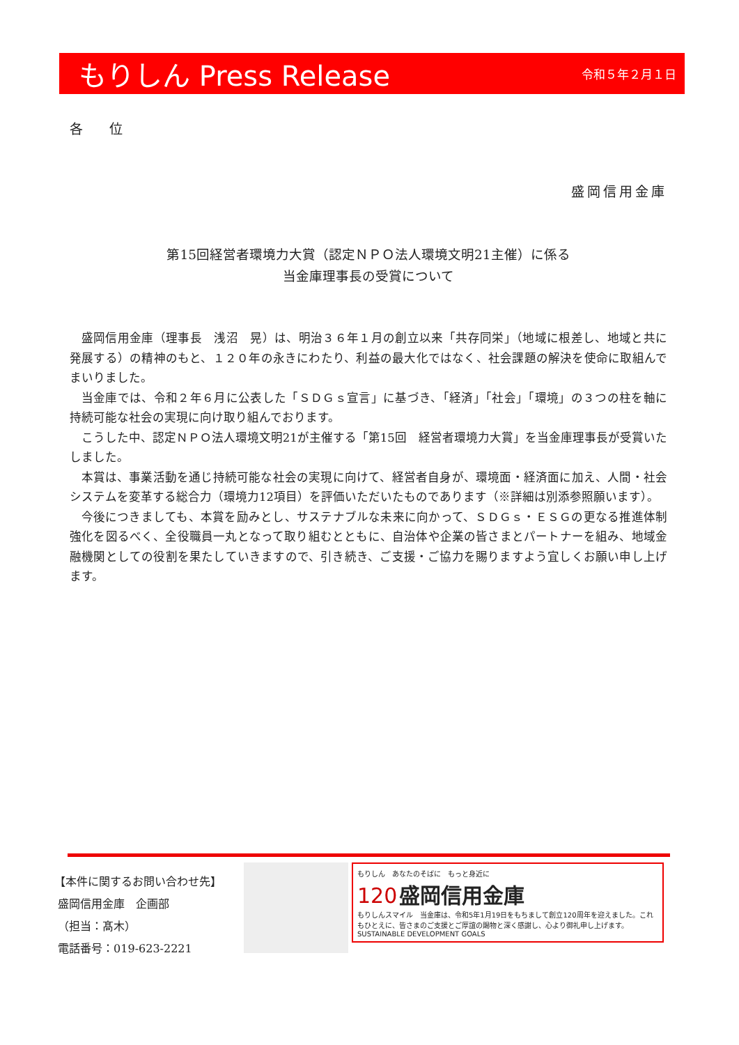もりしん Press Release 令和５年２月１日
各　　位
盛岡信用金庫
第15回経営者環境力大賞（認定ＮＰＯ法人環境文明21主催）に係る
当金庫理事長の受賞について
盛岡信用金庫（理事長　浅沼　晃）は、明治３６年１月の創立以来「共存同栄」（地域に根差し、地域と共に発展する）の精神のもと、１２０年の永きにわたり、利益の最大化ではなく、社会課題の解決を使命に取組んでまいりました。
当金庫では、令和２年６月に公表した「ＳＤＧｓ宣言」に基づき、「経済」「社会」「環境」の３つの柱を軸に持続可能な社会の実現に向け取り組んでおります。
こうした中、認定ＮＰＯ法人環境文明21が主催する「第15回　経営者環境力大賞」を当金庫理事長が受賞いたしました。
本賞は、事業活動を通じ持続可能な社会の実現に向けて、経営者自身が、環境面・経済面に加え、人間・社会システムを変革する総合力（環境力12項目）を評価いただいたものであります（※詳細は別添参照願います）。
今後につきましても、本賞を励みとし、サステナブルな未来に向かって、ＳＤＧｓ・ＥＳＧの更なる推進体制強化を図るべく、全役職員一丸となって取り組むとともに、自治体や企業の皆さまとパートナーを組み、地域金融機関としての役割を果たしていきますので、引き続き、ご支援・ご協力を賜りますよう宜しくお願い申し上げます。
【本件に関するお問い合わせ先】
盛岡信用金庫　企画部
（担当：髙木）
電話番号：019-623-2221
もりしん　あなたのそばに　もっと身近に
120 盛岡信用金庫
もりしんスマイル　当金庫は、令和5年1月19日をもちまして創立120周年を迎えました。これもひとえに、皆さまのご支援とご厚誼の賜物と深く感謝し、心より御礼申し上げます。 SUSTAINABLE DEVELOPMENT GOALS